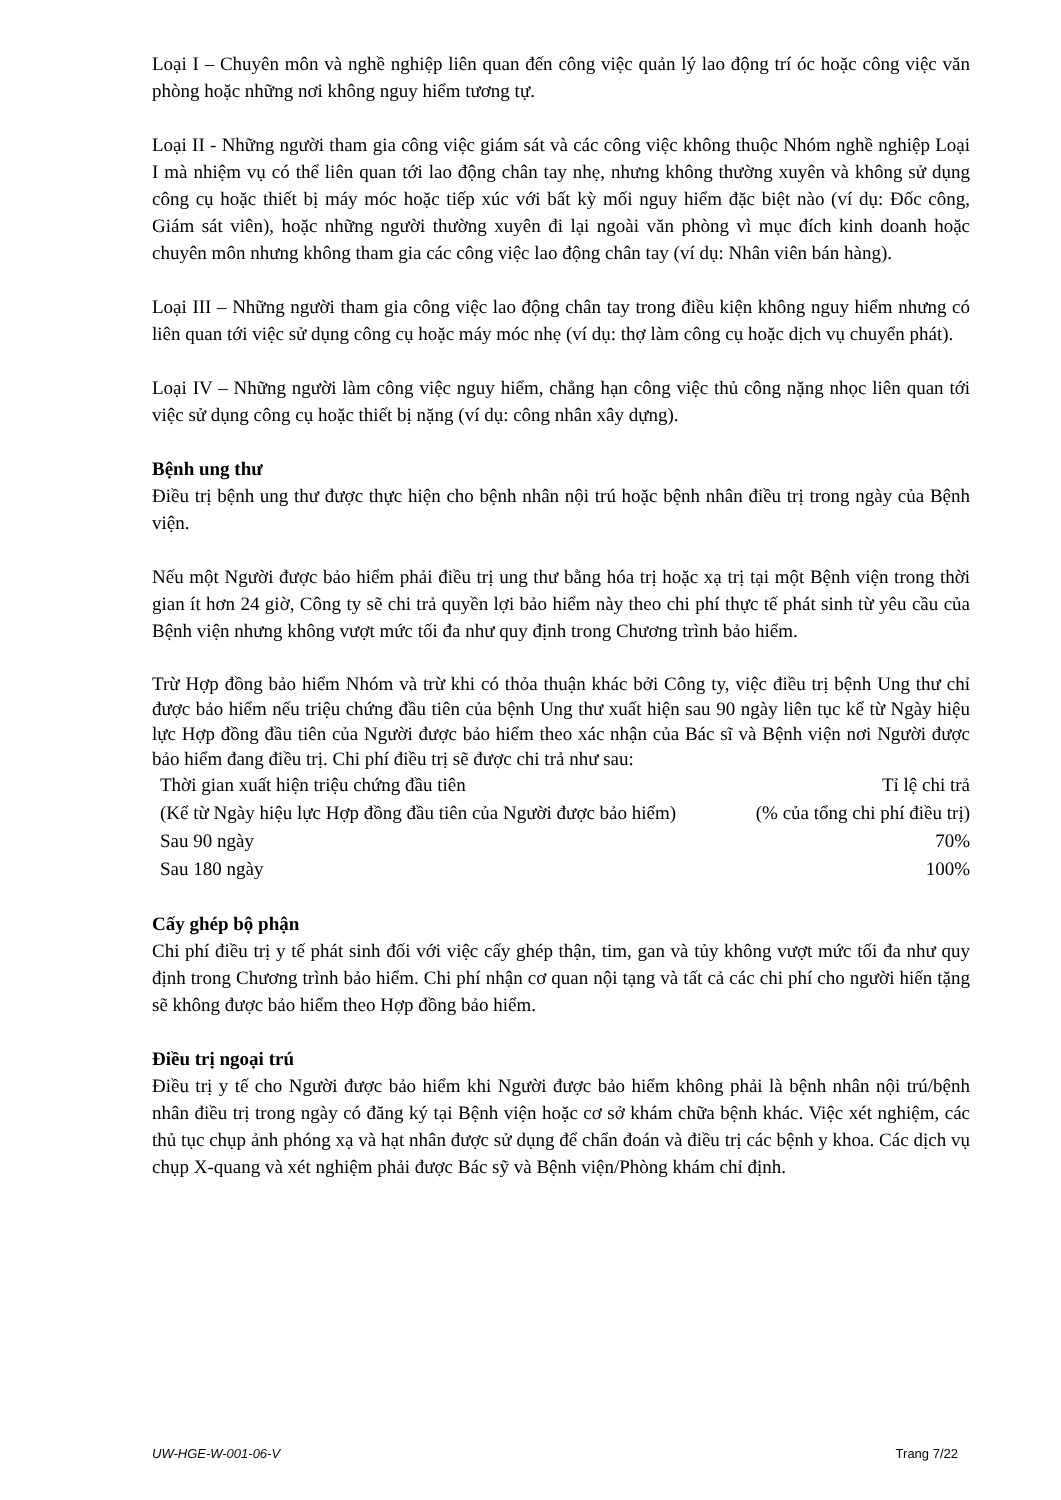Loại I – Chuyên môn và nghề nghiệp liên quan đến công việc quản lý lao động trí óc hoặc công việc văn phòng hoặc những nơi không nguy hiểm tương tự.
Loại II - Những người tham gia công việc giám sát và các công việc không thuộc Nhóm nghề nghiệp Loại I mà nhiệm vụ có thể liên quan tới lao động chân tay nhẹ, nhưng không thường xuyên và không sử dụng công cụ hoặc thiết bị máy móc hoặc tiếp xúc với bất kỳ mối nguy hiểm đặc biệt nào (ví dụ: Đốc công, Giám sát viên), hoặc những người thường xuyên đi lại ngoài văn phòng vì mục đích kinh doanh hoặc chuyên môn nhưng không tham gia các công việc lao động chân tay (ví dụ: Nhân viên bán hàng).
Loại III – Những người tham gia công việc lao động chân tay trong điều kiện không nguy hiểm nhưng có liên quan tới việc sử dụng công cụ hoặc máy móc nhẹ (ví dụ: thợ làm công cụ hoặc dịch vụ chuyển phát).
Loại IV – Những người làm công việc nguy hiểm, chẳng hạn công việc thủ công nặng nhọc liên quan tới việc sử dụng công cụ hoặc thiết bị nặng (ví dụ: công nhân xây dựng).
Bệnh ung thư
Điều trị bệnh ung thư được thực hiện cho bệnh nhân nội trú hoặc bệnh nhân điều trị trong ngày của Bệnh viện.
Nếu một Người được bảo hiểm phải điều trị ung thư bằng hóa trị hoặc xạ trị tại một Bệnh viện trong thời gian ít hơn 24 giờ, Công ty sẽ chi trả quyền lợi bảo hiểm này theo chi phí thực tế phát sinh từ yêu cầu của Bệnh viện nhưng không vượt mức tối đa như quy định trong Chương trình bảo hiểm.
Trừ Hợp đồng bảo hiểm Nhóm và trừ khi có thỏa thuận khác bởi Công ty, việc điều trị bệnh Ung thư chỉ được bảo hiểm nếu triệu chứng đầu tiên của bệnh Ung thư xuất hiện sau 90 ngày liên tục kể từ Ngày hiệu lực Hợp đồng đầu tiên của Người được bảo hiểm theo xác nhận của Bác sĩ và Bệnh viện nơi Người được bảo hiểm đang điều trị. Chi phí điều trị sẽ được chi trả như sau:
| Thời gian xuất hiện triệu chứng đầu tiên (Kể từ Ngày hiệu lực Hợp đồng đầu tiên của Người được bảo hiểm) | Tỉ lệ chi trả (% của tổng chi phí điều trị) |
| --- | --- |
| Sau 90 ngày | 70% |
| Sau 180 ngày | 100% |
Cấy ghép bộ phận
Chi phí điều trị y tế phát sinh đối với việc cấy ghép thận, tim, gan và tủy không vượt mức tối đa như quy định trong Chương trình bảo hiểm. Chi phí nhận cơ quan nội tạng và tất cả các chi phí cho người hiến tặng sẽ không được bảo hiểm theo Hợp đồng bảo hiểm.
Điều trị ngoại trú
Điều trị y tế cho Người được bảo hiểm khi Người được bảo hiểm không phải là bệnh nhân nội trú/bệnh nhân điều trị trong ngày có đăng ký tại Bệnh viện hoặc cơ sở khám chữa bệnh khác. Việc xét nghiệm, các thủ tục chụp ảnh phóng xạ và hạt nhân được sử dụng để chẩn đoán và điều trị các bệnh y khoa. Các dịch vụ chụp X-quang và xét nghiệm phải được Bác sỹ và Bệnh viện/Phòng khám chỉ định.
UW-HGE-W-001-06-V Trang 7/22